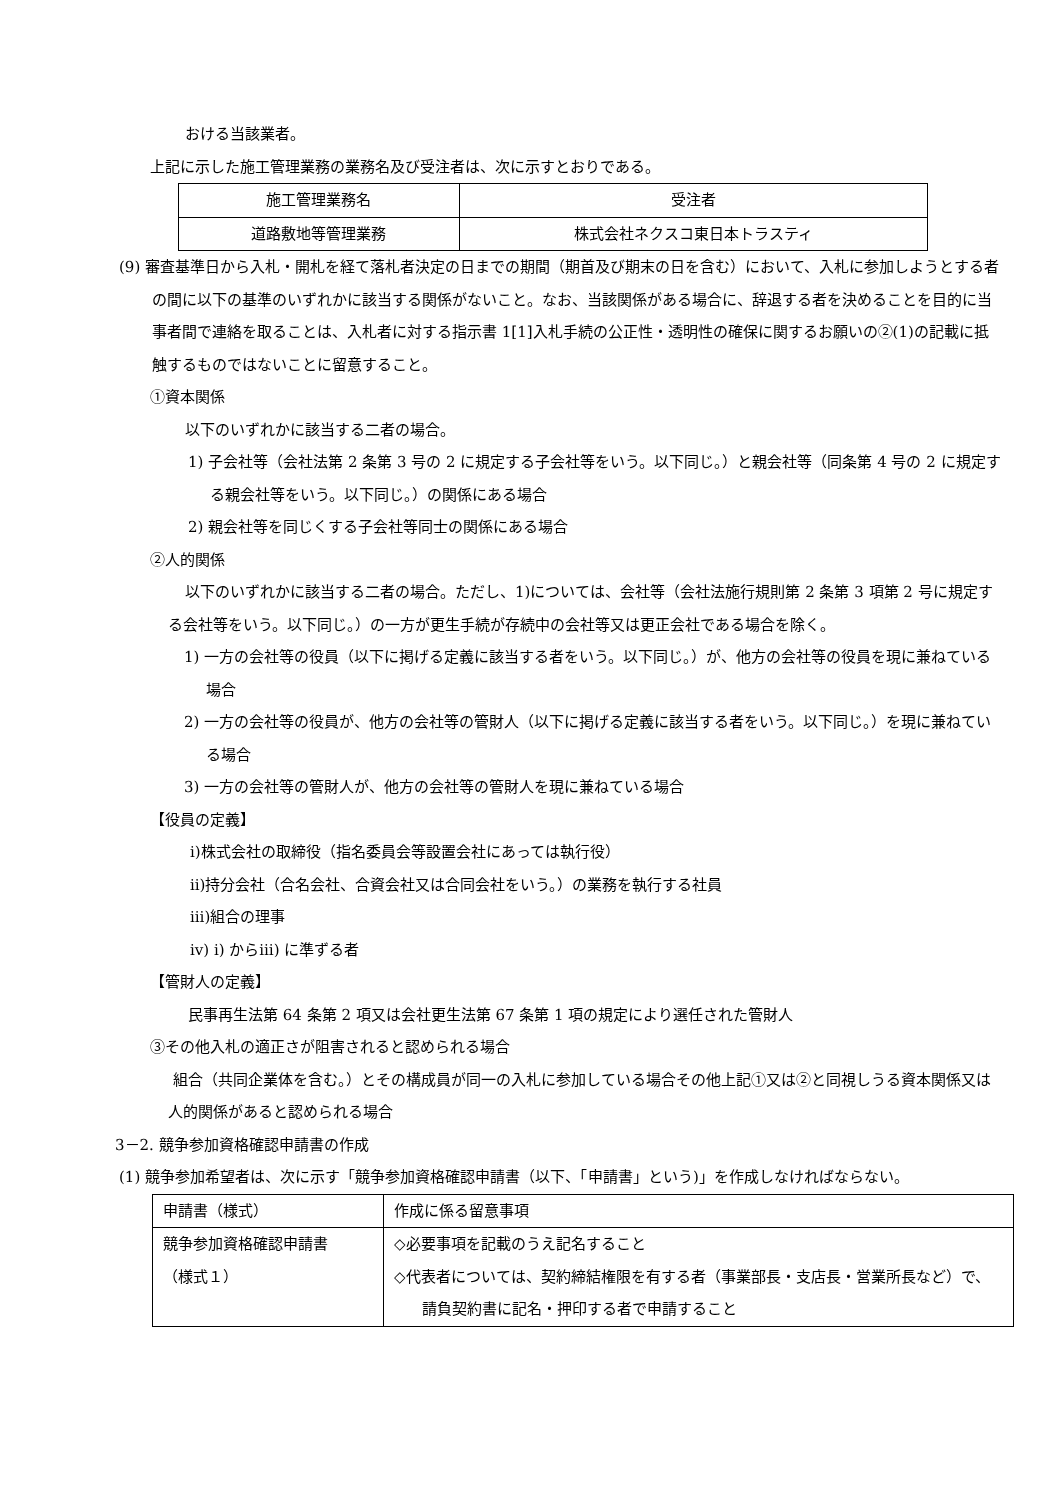おける当該業者。
上記に示した施工管理業務の業務名及び受注者は、次に示すとおりである。
| 施工管理業務名 | 受注者 |
| 道路敷地等管理業務 | 株式会社ネクスコ東日本トラスティ |
(9) 審査基準日から入札・開札を経て落札者決定の日までの期間（期首及び期末の日を含む）において、入札に参加しようとする者の間に以下の基準のいずれかに該当する関係がないこと。なお、当該関係がある場合に、辞退する者を決めることを目的に当事者間で連絡を取ることは、入札者に対する指示書 1[1]入札手続の公正性・透明性の確保に関するお願いの②(1)の記載に抵触するものではないことに留意すること。
①資本関係
以下のいずれかに該当する二者の場合。
1) 子会社等（会社法第 2 条第 3 号の 2 に規定する子会社等をいう。以下同じ。）と親会社等（同条第 4 号の 2 に規定する親会社等をいう。以下同じ。）の関係にある場合
2) 親会社等を同じくする子会社等同士の関係にある場合
②人的関係
以下のいずれかに該当する二者の場合。ただし、1)については、会社等（会社法施行規則第 2 条第 3 項第 2 号に規定する会社等をいう。以下同じ。）の一方が更生手続が存続中の会社等又は更正会社である場合を除く。
1) 一方の会社等の役員（以下に掲げる定義に該当する者をいう。以下同じ。）が、他方の会社等の役員を現に兼ねている場合
2) 一方の会社等の役員が、他方の会社等の管財人（以下に掲げる定義に該当する者をいう。以下同じ。）を現に兼ねている場合
3) 一方の会社等の管財人が、他方の会社等の管財人を現に兼ねている場合
【役員の定義】
ⅰ)株式会社の取締役（指名委員会等設置会社にあっては執行役）
ⅱ)持分会社（合名会社、合資会社又は合同会社をいう。）の業務を執行する社員
ⅲ)組合の理事
ⅳ) ⅰ) からⅲ) に準ずる者
【管財人の定義】
民事再生法第 64 条第 2 項又は会社更生法第 67 条第 1 項の規定により選任された管財人
③その他入札の適正さが阻害されると認められる場合
組合（共同企業体を含む。）とその構成員が同一の入札に参加している場合その他上記①又は②と同視しうる資本関係又は人的関係があると認められる場合
3－2. 競争参加資格確認申請書の作成
(1) 競争参加希望者は、次に示す「競争参加資格確認申請書（以下、「申請書」という)」を作成しなければならない。
| 申請書（様式） | 作成に係る留意事項 |
| 競争参加資格確認申請書 （様式１） | ◇必要事項を記載のうえ記名すること ◇代表者については、契約締結権限を有する者（事業部長・支店長・営業所長など）で、請負契約書に記名・押印する者で申請すること |